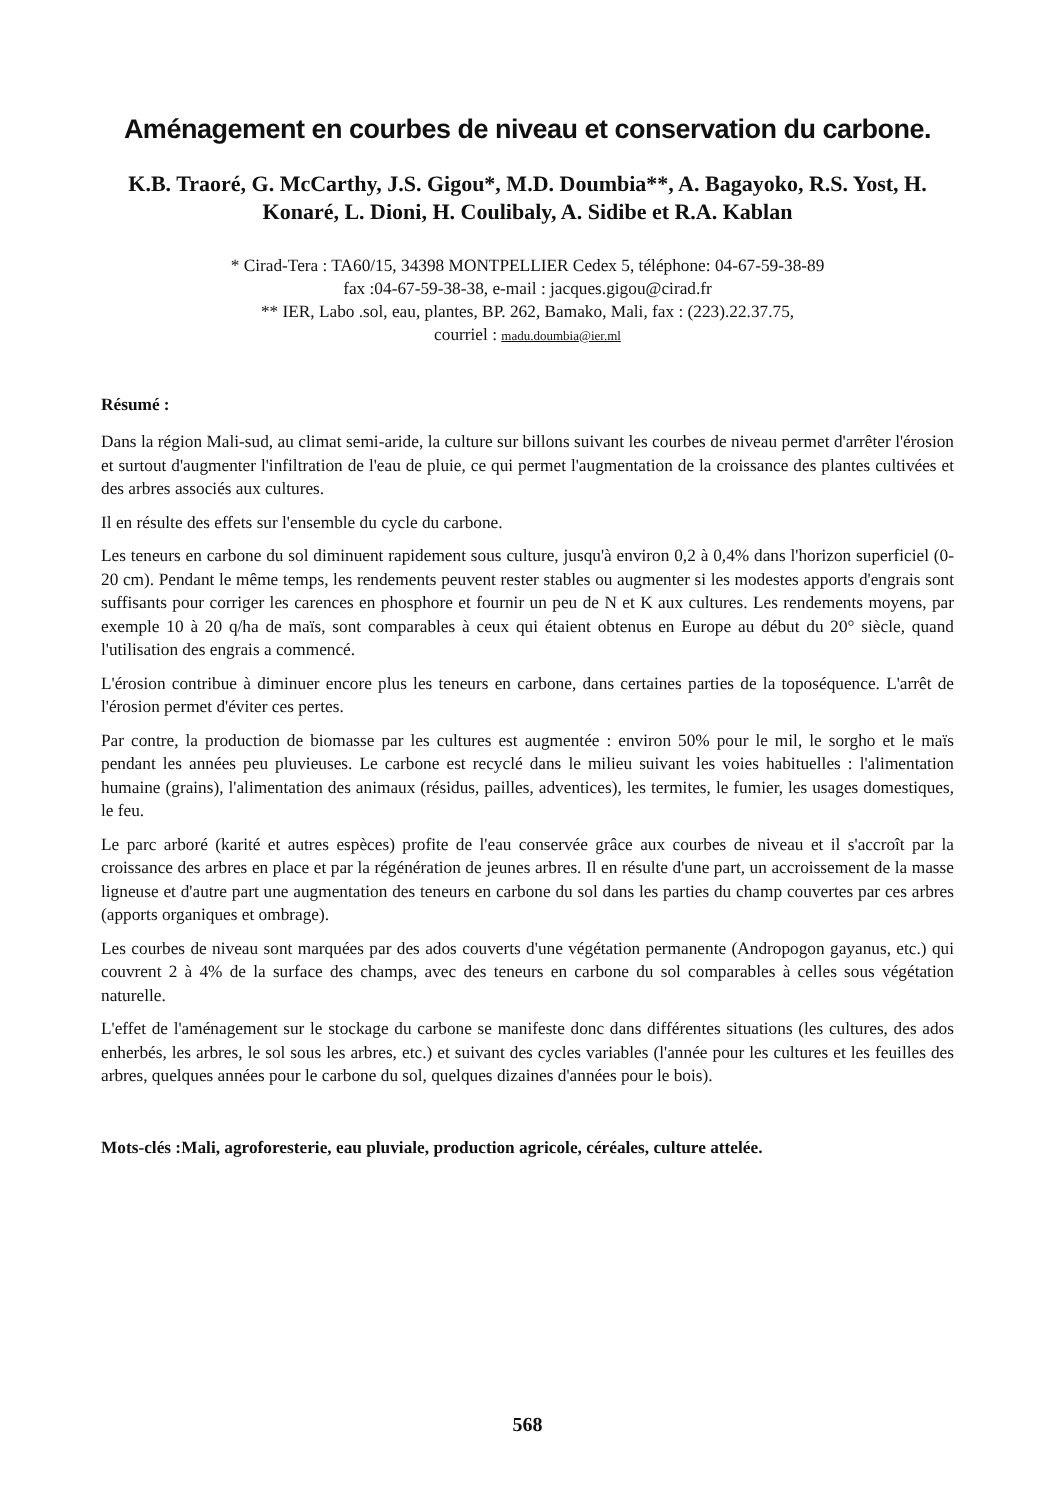Aménagement en courbes de niveau et conservation du carbone.
K.B. Traoré, G. McCarthy, J.S. Gigou*, M.D. Doumbia**, A. Bagayoko, R.S. Yost, H. Konaré, L. Dioni, H. Coulibaly, A. Sidibe et R.A. Kablan
* Cirad-Tera : TA60/15, 34398 MONTPELLIER Cedex 5, téléphone: 04-67-59-38-89
fax :04-67-59-38-38, e-mail : jacques.gigou@cirad.fr
** IER, Labo .sol, eau, plantes, BP. 262, Bamako, Mali, fax : (223).22.37.75,
courriel : madu.doumbia@ier.ml
Résumé :
Dans la région Mali-sud, au climat semi-aride, la culture sur billons suivant les courbes de niveau permet d'arrêter l'érosion et surtout d'augmenter l'infiltration de l'eau de pluie, ce qui permet l'augmentation de la croissance des plantes cultivées et des arbres associés aux cultures.
Il en résulte des effets sur l'ensemble du cycle du carbone.
Les teneurs en carbone du sol diminuent rapidement sous culture, jusqu'à environ 0,2 à 0,4% dans l'horizon superficiel (0-20 cm). Pendant le même temps, les rendements peuvent rester stables ou augmenter si les modestes apports d'engrais sont suffisants pour corriger les carences en phosphore et fournir un peu de N et K aux cultures. Les rendements moyens, par exemple 10 à 20 q/ha de maïs, sont comparables à ceux qui étaient obtenus en Europe au début du 20° siècle, quand l'utilisation des engrais a commencé.
L'érosion contribue à diminuer encore plus les teneurs en carbone, dans certaines parties de la toposéquence. L'arrêt de l'érosion permet d'éviter ces pertes.
Par contre, la production de biomasse par les cultures est augmentée : environ 50% pour le mil, le sorgho et le maïs pendant les années peu pluvieuses. Le carbone est recyclé dans le milieu suivant les voies habituelles : l'alimentation humaine (grains), l'alimentation des animaux (résidus, pailles, adventices), les termites, le fumier, les usages domestiques, le feu.
Le parc arboré (karité et autres espèces) profite de l'eau conservée grâce aux courbes de niveau et il s'accroît par la croissance des arbres en place et par la régénération de jeunes arbres. Il en résulte d'une part, un accroissement de la masse ligneuse et d'autre part une augmentation des teneurs en carbone du sol dans les parties du champ couvertes par ces arbres (apports organiques et ombrage).
Les courbes de niveau sont marquées par des ados couverts d'une végétation permanente (Andropogon gayanus, etc.) qui couvrent 2 à 4% de la surface des champs, avec des teneurs en carbone du sol comparables à celles sous végétation naturelle.
L'effet de l'aménagement sur le stockage du carbone se manifeste donc dans différentes situations (les cultures, des ados enherbés, les arbres, le sol sous les arbres, etc.) et suivant des cycles variables (l'année pour les cultures et les feuilles des arbres, quelques années pour le carbone du sol, quelques dizaines d'années pour le bois).
Mots-clés :Mali, agroforesterie, eau pluviale, production agricole, céréales, culture attelée.
568